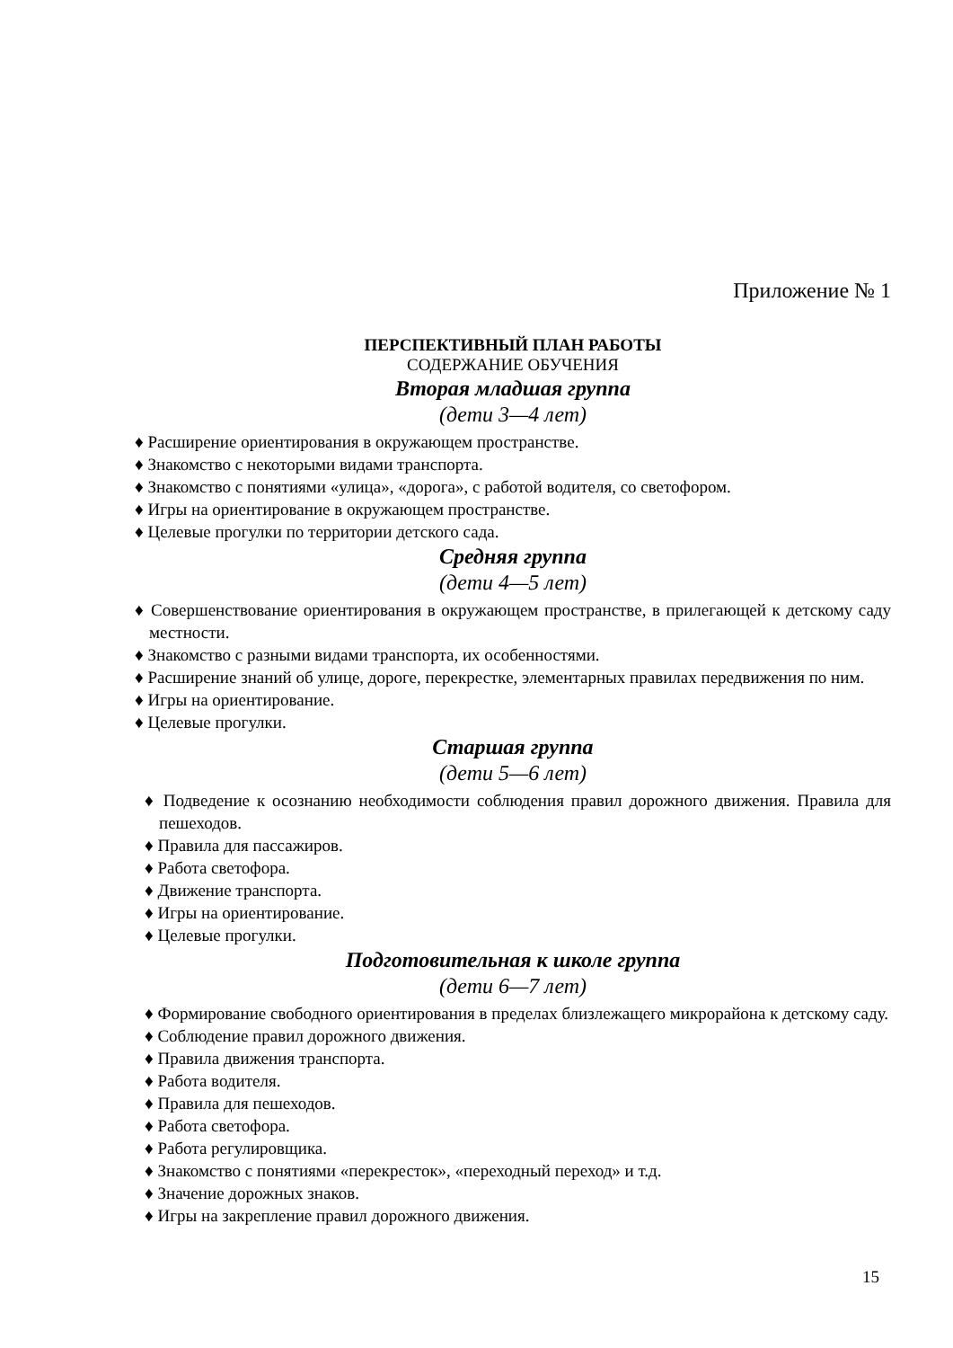Приложение № 1
ПЕРСПЕКТИВНЫЙ ПЛАН РАБОТЫ
СОДЕРЖАНИЕ ОБУЧЕНИЯ
Вторая младшая группа
(дети 3—4 лет)
♦ Расширение ориентирования в окружающем пространстве.
♦ Знакомство с некоторыми видами транспорта.
♦ Знакомство с понятиями «улица», «дорога», с работой водителя, со светофором.
♦ Игры на ориентирование в окружающем пространстве.
♦ Целевые прогулки по территории детского сада.
Средняя группа
(дети 4—5 лет)
♦ Совершенствование ориентирования в окружающем пространстве, в прилегающей к детскому саду местности.
♦ Знакомство с разными видами транспорта, их особенностями.
♦ Расширение знаний об улице, дороге, перекрестке, элементарных правилах передвижения по ним.
♦ Игры на ориентирование.
♦ Целевые прогулки.
Старшая группа
(дети 5—6 лет)
♦ Подведение к осознанию необходимости соблюдения правил дорожного движения. Правила для пешеходов.
♦ Правила для пассажиров.
♦ Работа светофора.
♦ Движение транспорта.
♦ Игры на ориентирование.
♦ Целевые прогулки.
Подготовительная к школе группа
(дети 6—7 лет)
♦ Формирование свободного ориентирования в пределах близлежащего микрорайона к детскому саду.
♦ Соблюдение правил дорожного движения.
♦ Правила движения транспорта.
♦ Работа водителя.
♦ Правила для пешеходов.
♦ Работа светофора.
♦ Работа регулировщика.
♦ Знакомство с понятиями «перекресток», «переходный переход» и т.д.
♦ Значение дорожных знаков.
♦ Игры на закрепление правил дорожного движения.
15